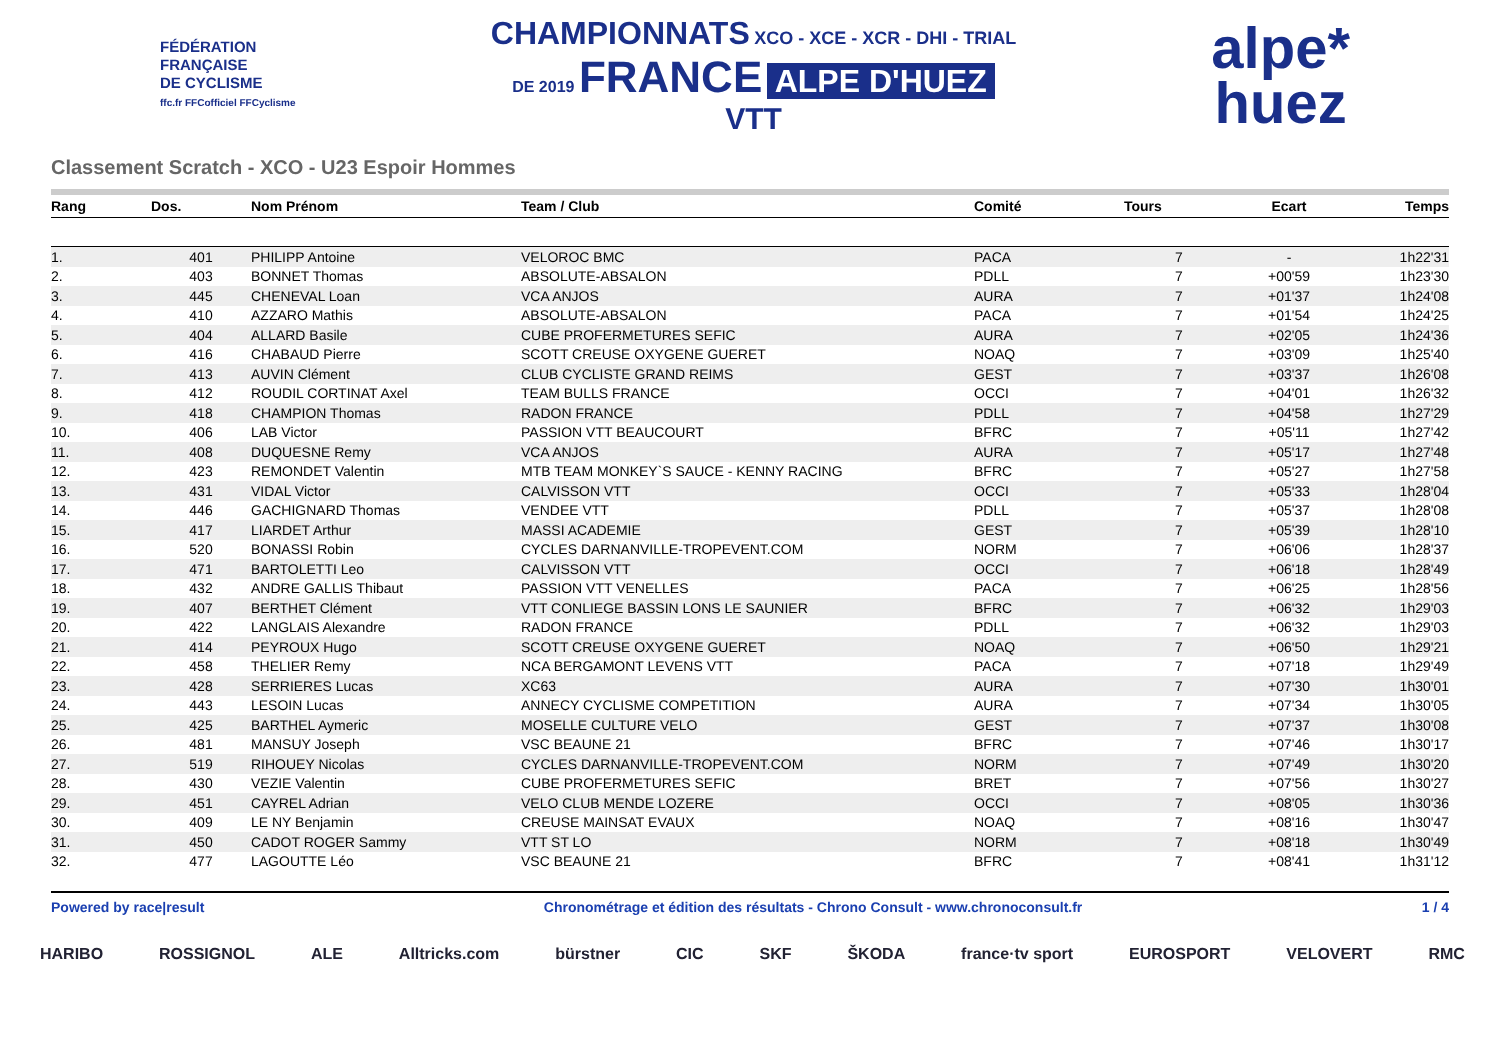FÉDÉRATION
FRANÇAISE
DE CYCLISME
ffc.fr FFCofficiel FFCyclisme
CHAMPIONNATS XCO - XCE - XCR - DHI - TRIAL
DE 2019 FRANCE ALPE D'HUEZ
VTT
alpe*
huez
Classement Scratch - XCO - U23 Espoir Hommes
| Rang | Dos. | Nom Prénom | Team / Club | Comité | Tours | Ecart | Temps |
| --- | --- | --- | --- | --- | --- | --- | --- |
| 1. | 401 | PHILIPP Antoine | VELOROC BMC | PACA | 7 | - | 1h22'31 |
| 2. | 403 | BONNET Thomas | ABSOLUTE-ABSALON | PDLL | 7 | +00'59 | 1h23'30 |
| 3. | 445 | CHENEVAL Loan | VCA ANJOS | AURA | 7 | +01'37 | 1h24'08 |
| 4. | 410 | AZZARO Mathis | ABSOLUTE-ABSALON | PACA | 7 | +01'54 | 1h24'25 |
| 5. | 404 | ALLARD Basile | CUBE PROFERMETURES SEFIC | AURA | 7 | +02'05 | 1h24'36 |
| 6. | 416 | CHABAUD Pierre | SCOTT CREUSE OXYGENE GUERET | NOAQ | 7 | +03'09 | 1h25'40 |
| 7. | 413 | AUVIN Clément | CLUB CYCLISTE GRAND REIMS | GEST | 7 | +03'37 | 1h26'08 |
| 8. | 412 | ROUDIL CORTINAT Axel | TEAM BULLS FRANCE | OCCI | 7 | +04'01 | 1h26'32 |
| 9. | 418 | CHAMPION Thomas | RADON FRANCE | PDLL | 7 | +04'58 | 1h27'29 |
| 10. | 406 | LAB Victor | PASSION VTT BEAUCOURT | BFRC | 7 | +05'11 | 1h27'42 |
| 11. | 408 | DUQUESNE Remy | VCA ANJOS | AURA | 7 | +05'17 | 1h27'48 |
| 12. | 423 | REMONDET Valentin | MTB TEAM MONKEY`S SAUCE - KENNY RACING | BFRC | 7 | +05'27 | 1h27'58 |
| 13. | 431 | VIDAL Victor | CALVISSON VTT | OCCI | 7 | +05'33 | 1h28'04 |
| 14. | 446 | GACHIGNARD Thomas | VENDEE VTT | PDLL | 7 | +05'37 | 1h28'08 |
| 15. | 417 | LIARDET Arthur | MASSI ACADEMIE | GEST | 7 | +05'39 | 1h28'10 |
| 16. | 520 | BONASSI Robin | CYCLES DARNANVILLE-TROPEVENT.COM | NORM | 7 | +06'06 | 1h28'37 |
| 17. | 471 | BARTOLETTI Leo | CALVISSON VTT | OCCI | 7 | +06'18 | 1h28'49 |
| 18. | 432 | ANDRE GALLIS Thibaut | PASSION VTT VENELLES | PACA | 7 | +06'25 | 1h28'56 |
| 19. | 407 | BERTHET Clément | VTT CONLIEGE BASSIN LONS LE SAUNIER | BFRC | 7 | +06'32 | 1h29'03 |
| 20. | 422 | LANGLAIS Alexandre | RADON FRANCE | PDLL | 7 | +06'32 | 1h29'03 |
| 21. | 414 | PEYROUX Hugo | SCOTT CREUSE OXYGENE GUERET | NOAQ | 7 | +06'50 | 1h29'21 |
| 22. | 458 | THELIER Remy | NCA BERGAMONT LEVENS VTT | PACA | 7 | +07'18 | 1h29'49 |
| 23. | 428 | SERRIERES Lucas | XC63 | AURA | 7 | +07'30 | 1h30'01 |
| 24. | 443 | LESOIN Lucas | ANNECY CYCLISME COMPETITION | AURA | 7 | +07'34 | 1h30'05 |
| 25. | 425 | BARTHEL Aymeric | MOSELLE CULTURE VELO | GEST | 7 | +07'37 | 1h30'08 |
| 26. | 481 | MANSUY Joseph | VSC BEAUNE 21 | BFRC | 7 | +07'46 | 1h30'17 |
| 27. | 519 | RIHOUEY Nicolas | CYCLES DARNANVILLE-TROPEVENT.COM | NORM | 7 | +07'49 | 1h30'20 |
| 28. | 430 | VEZIE Valentin | CUBE PROFERMETURES SEFIC | BRET | 7 | +07'56 | 1h30'27 |
| 29. | 451 | CAYREL Adrian | VELO CLUB MENDE LOZERE | OCCI | 7 | +08'05 | 1h30'36 |
| 30. | 409 | LE NY Benjamin | CREUSE MAINSAT EVAUX | NOAQ | 7 | +08'16 | 1h30'47 |
| 31. | 450 | CADOT ROGER Sammy | VTT ST LO | NORM | 7 | +08'18 | 1h30'49 |
| 32. | 477 | LAGOUTTE Léo | VSC BEAUNE 21 | BFRC | 7 | +08'41 | 1h31'12 |
Powered by race|result Chronométrage et édition des résultats - Chrono Consult - www.chronoconsult.fr 1 / 4
HARIBO ROSSIGNOL ALE Alltricks.com bürstner CIC SKF ŠKODA france·tv sport EUROSPORT VELOVERT RMC